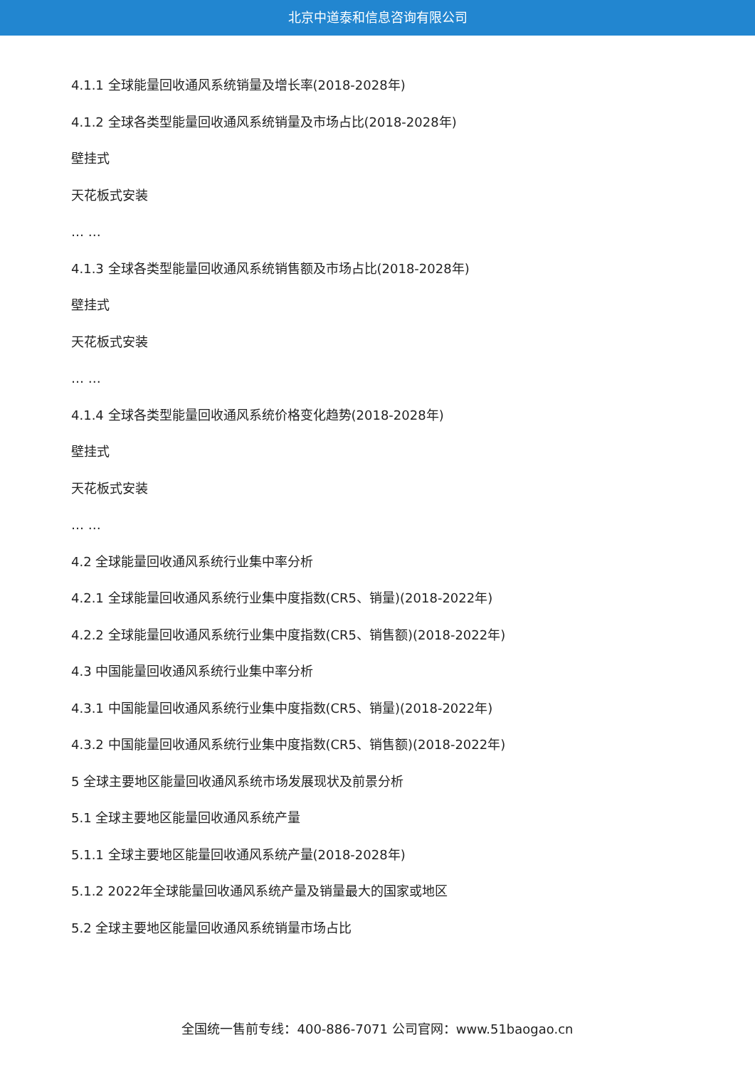北京中道泰和信息咨询有限公司
4.1.1 全球能量回收通风系统销量及增长率(2018-2028年)
4.1.2 全球各类型能量回收通风系统销量及市场占比(2018-2028年)
壁挂式
天花板式安装
… …
4.1.3 全球各类型能量回收通风系统销售额及市场占比(2018-2028年)
壁挂式
天花板式安装
… …
4.1.4 全球各类型能量回收通风系统价格变化趋势(2018-2028年)
壁挂式
天花板式安装
… …
4.2 全球能量回收通风系统行业集中率分析
4.2.1 全球能量回收通风系统行业集中度指数(CR5、销量)(2018-2022年)
4.2.2 全球能量回收通风系统行业集中度指数(CR5、销售额)(2018-2022年)
4.3 中国能量回收通风系统行业集中率分析
4.3.1 中国能量回收通风系统行业集中度指数(CR5、销量)(2018-2022年)
4.3.2 中国能量回收通风系统行业集中度指数(CR5、销售额)(2018-2022年)
5 全球主要地区能量回收通风系统市场发展现状及前景分析
5.1 全球主要地区能量回收通风系统产量
5.1.1 全球主要地区能量回收通风系统产量(2018-2028年)
5.1.2 2022年全球能量回收通风系统产量及销量最大的国家或地区
5.2 全球主要地区能量回收通风系统销量市场占比
全国统一售前专线：400-886-7071 公司官网：www.51baogao.cn